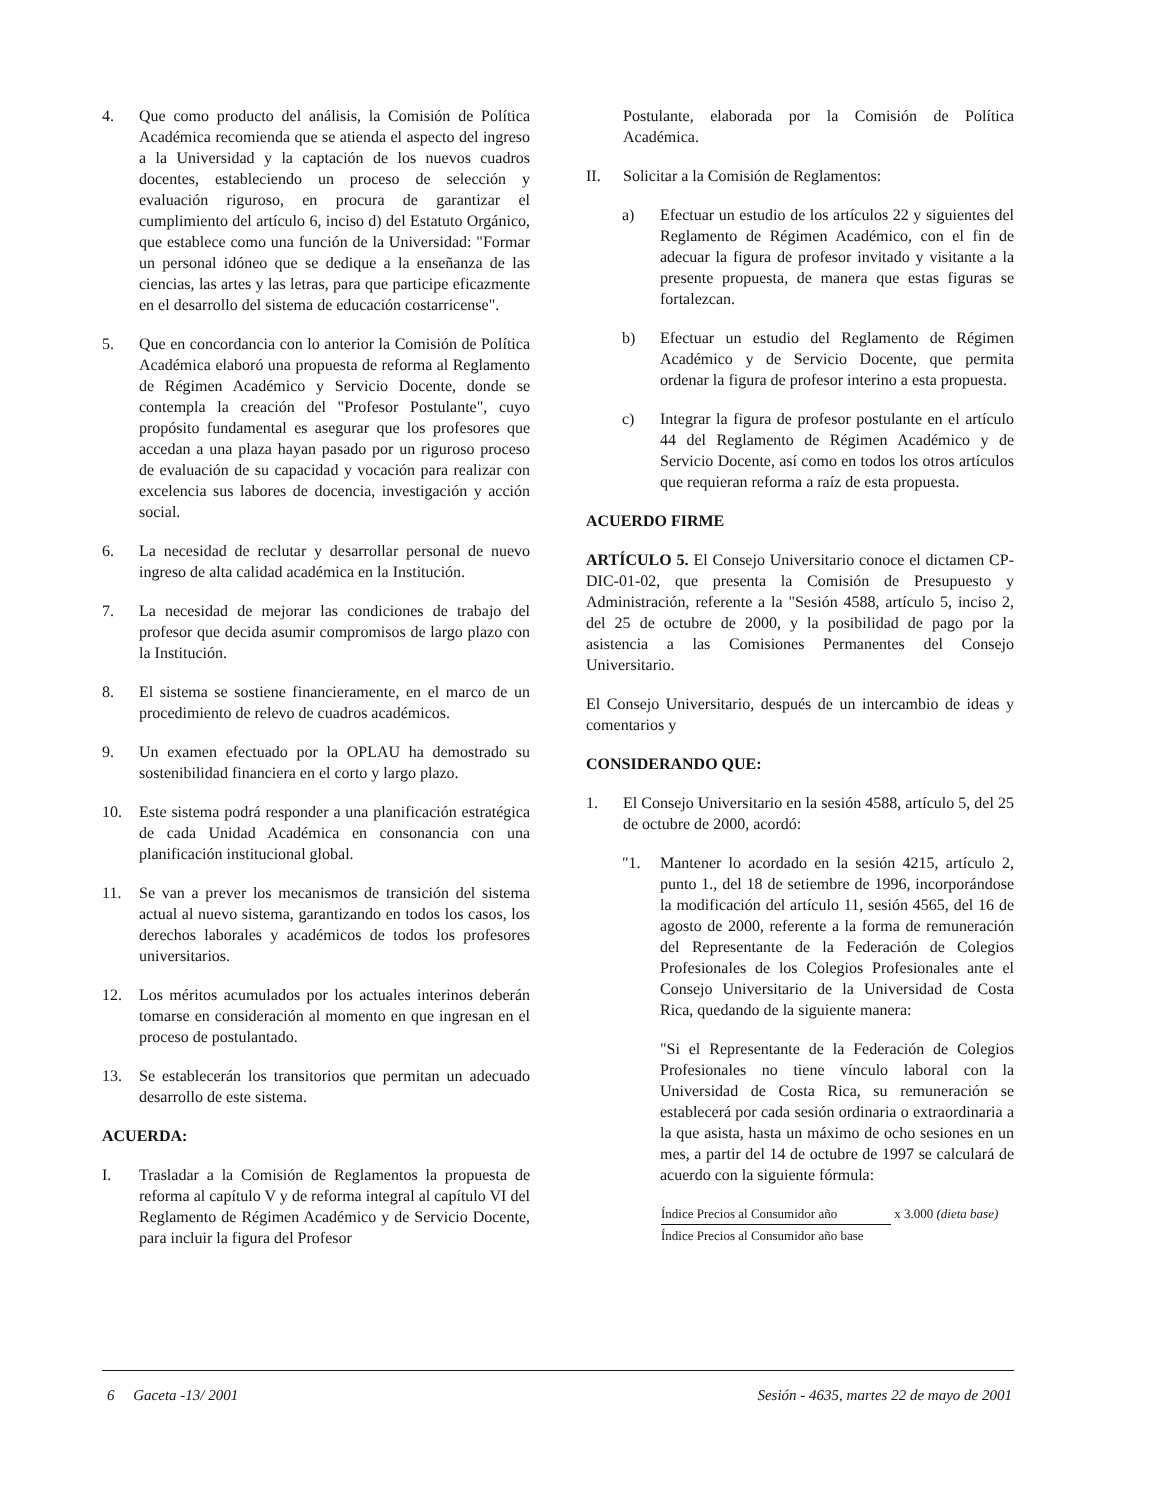4. Que como producto del análisis, la Comisión de Política Académica recomienda que se atienda el aspecto del ingreso a la Universidad y la captación de los nuevos cuadros docentes, estableciendo un proceso de selección y evaluación riguroso, en procura de garantizar el cumplimiento del artículo 6, inciso d) del Estatuto Orgánico, que establece como una función de la Universidad: "Formar un personal idóneo que se dedique a la enseñanza de las ciencias, las artes y las letras, para que participe eficazmente en el desarrollo del sistema de educación costarricense".
5. Que en concordancia con lo anterior la Comisión de Política Académica elaboró una propuesta de reforma al Reglamento de Régimen Académico y Servicio Docente, donde se contempla la creación del "Profesor Postulante", cuyo propósito fundamental es asegurar que los profesores que accedan a una plaza hayan pasado por un riguroso proceso de evaluación de su capacidad y vocación para realizar con excelencia sus labores de docencia, investigación y acción social.
6. La necesidad de reclutar y desarrollar personal de nuevo ingreso de alta calidad académica en la Institución.
7. La necesidad de mejorar las condiciones de trabajo del profesor que decida asumir compromisos de largo plazo con la Institución.
8. El sistema se sostiene financieramente, en el marco de un procedimiento de relevo de cuadros académicos.
9. Un examen efectuado por la OPLAU ha demostrado su sostenibilidad financiera en el corto y largo plazo.
10. Este sistema podrá responder a una planificación estratégica de cada Unidad Académica en consonancia con una planificación institucional global.
11. Se van a prever los mecanismos de transición del sistema actual al nuevo sistema, garantizando en todos los casos, los derechos laborales y académicos de todos los profesores universitarios.
12. Los méritos acumulados por los actuales interinos deberán tomarse en consideración al momento en que ingresan en el proceso de postulantado.
13. Se establecerán los transitorios que permitan un adecuado desarrollo de este sistema.
ACUERDA:
I. Trasladar a la Comisión de Reglamentos la propuesta de reforma al capítulo V y de reforma integral al capítulo VI del Reglamento de Régimen Académico y de Servicio Docente, para incluir la figura del Profesor
Postulante, elaborada por la Comisión de Política Académica.
II. Solicitar a la Comisión de Reglamentos:
a) Efectuar un estudio de los artículos 22 y siguientes del Reglamento de Régimen Académico, con el fin de adecuar la figura de profesor invitado y visitante a la presente propuesta, de manera que estas figuras se fortalezcan.
b) Efectuar un estudio del Reglamento de Régimen Académico y de Servicio Docente, que permita ordenar la figura de profesor interino a esta propuesta.
c) Integrar la figura de profesor postulante en el artículo 44 del Reglamento de Régimen Académico y de Servicio Docente, así como en todos los otros artículos que requieran reforma a raíz de esta propuesta.
ACUERDO FIRME
ARTÍCULO 5. El Consejo Universitario conoce el dictamen CP-DIC-01-02, que presenta la Comisión de Presupuesto y Administración, referente a la "Sesión 4588, artículo 5, inciso 2, del 25 de octubre de 2000, y la posibilidad de pago por la asistencia a las Comisiones Permanentes del Consejo Universitario.
El Consejo Universitario, después de un intercambio de ideas y comentarios y
CONSIDERANDO QUE:
1. El Consejo Universitario en la sesión 4588, artículo 5, del 25 de octubre de 2000, acordó:
"1. Mantener lo acordado en la sesión 4215, artículo 2, punto 1., del 18 de setiembre de 1996, incorporándose la modificación del artículo 11, sesión 4565, del 16 de agosto de 2000, referente a la forma de remuneración del Representante de la Federación de Colegios Profesionales de los Colegios Profesionales ante el Consejo Universitario de la Universidad de Costa Rica, quedando de la siguiente manera:
"Si el Representante de la Federación de Colegios Profesionales no tiene vínculo laboral con la Universidad de Costa Rica, su remuneración se establecerá por cada sesión ordinaria o extraordinaria a la que asista, hasta un máximo de ocho sesiones en un mes, a partir del 14 de octubre de 1997 se calculará de acuerdo con la siguiente fórmula:
Índice Precios al Consumidor año x 3.000 (dieta base)
Índice Precios al Consumidor año base
6 Gaceta -13/ 2001 Sesión - 4635, martes 22 de mayo de 2001